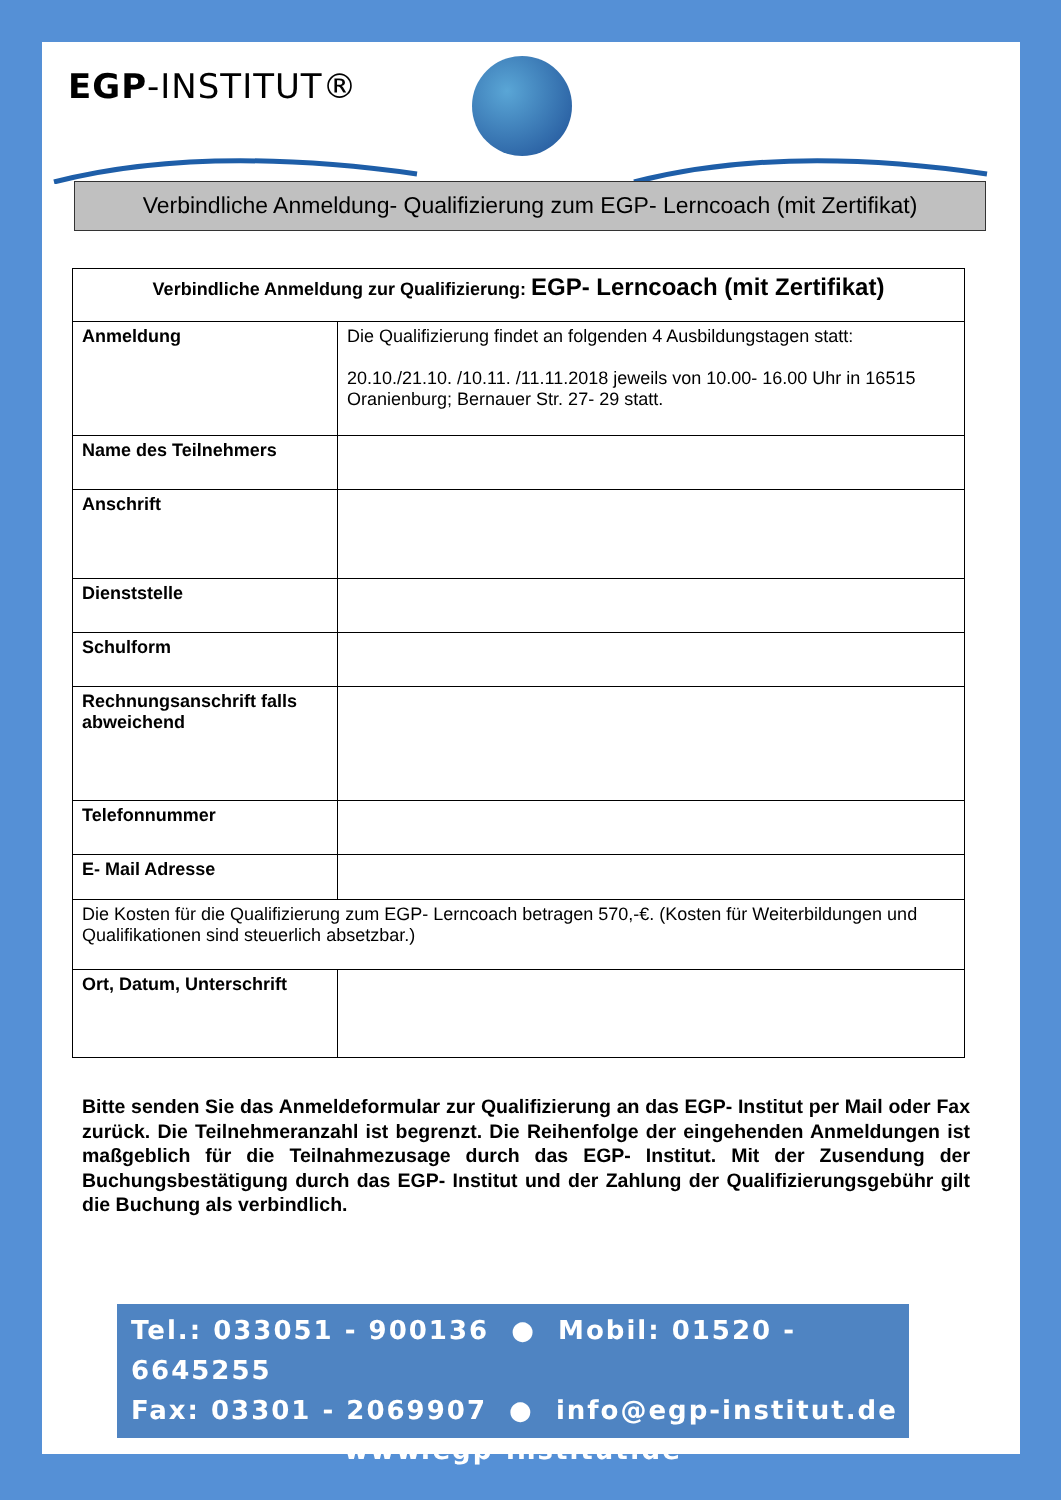EGP-INSTITUT®
Verbindliche Anmeldung- Qualifizierung zum EGP- Lerncoach (mit Zertifikat)
| Verbindliche Anmeldung zur Qualifizierung: EGP- Lerncoach (mit Zertifikat) | |
| --- | --- |
| Anmeldung | Die Qualifizierung findet an folgenden 4 Ausbildungstagen statt: 20.10./21.10. /10.11. /11.11.2018 jeweils von 10.00- 16.00 Uhr in 16515 Oranienburg; Bernauer Str. 27- 29 statt. |
| Name des Teilnehmers | |
| Anschrift | |
| Dienststelle | |
| Schulform | |
| Rechnungsanschrift falls abweichend | |
| Telefonnummer | |
| E- Mail Adresse | |
| Die Kosten für die Qualifizierung zum EGP- Lerncoach betragen 570,-€. (Kosten für Weiterbildungen und Qualifikationen sind steuerlich absetzbar.) | |
| Ort, Datum, Unterschrift | |
Bitte senden Sie das Anmeldeformular zur Qualifizierung an das EGP- Institut per Mail oder Fax zurück. Die Teilnehmeranzahl ist begrenzt. Die Reihenfolge der eingehenden Anmeldungen ist maßgeblich für die Teilnahmezusage durch das EGP- Institut. Mit der Zusendung der Buchungsbestätigung durch das EGP- Institut und der Zahlung der Qualifizierungsgebühr gilt die Buchung als verbindlich.
Tel.: 033051 - 900136 ● Mobil: 01520 - 6645255
Fax: 03301 - 2069907 ● info@egp-institut.de
www.egp-institut.de